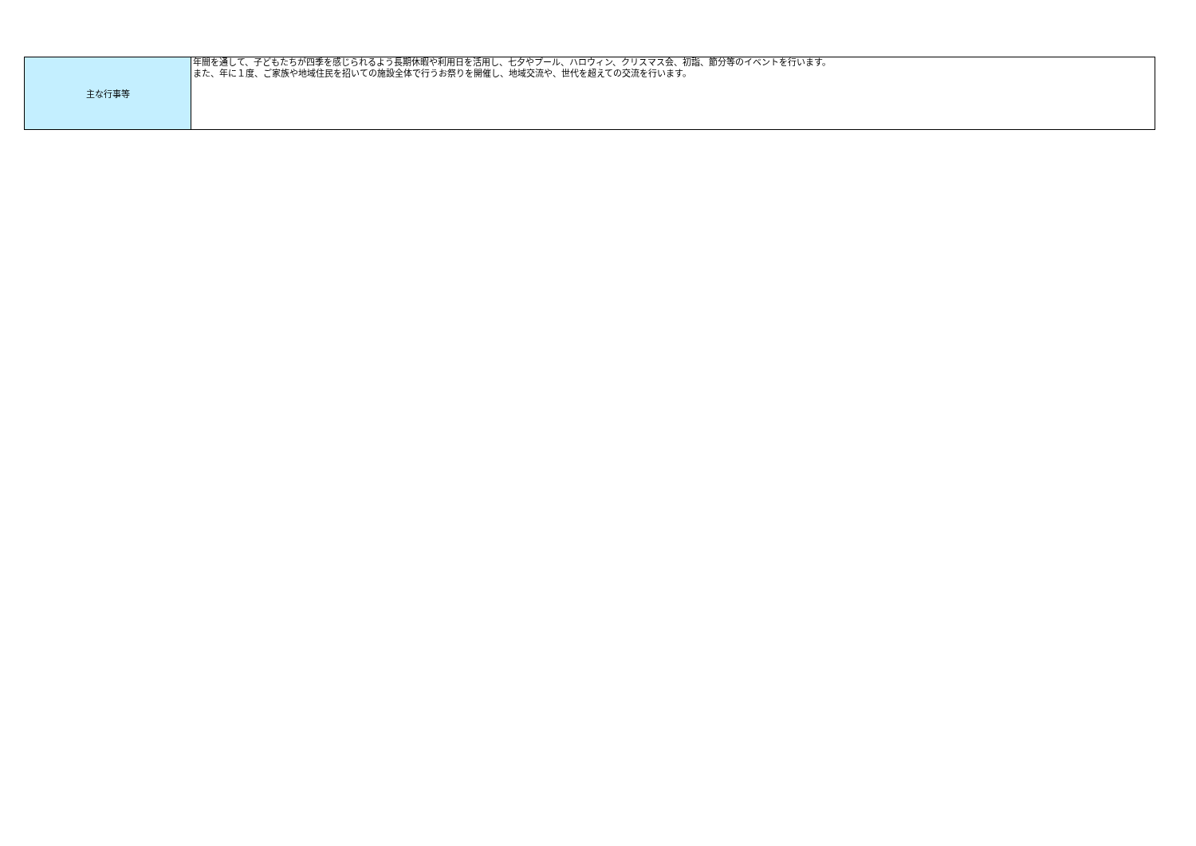| 主な行事等 | 年間を通して、子どもたちが四季を感じられるよう長期休暇や利用日を活用し、七夕やプール、ハロウィン、クリスマス会、初詣、節分等のイベントを行います。 また、年に１度、ご家族や地域住民を招いての施設全体で行うお祭りを開催し、地域交流や、世代を超えての交流を行います。 |